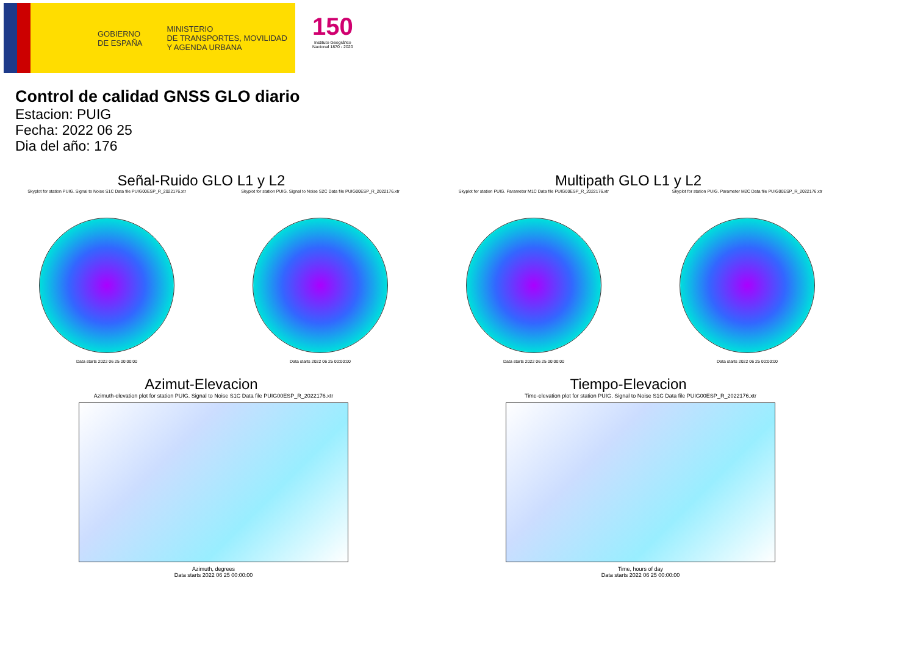GOBIERNO
DE ESPAÑA
MINISTERIO
DE TRANSPORTES, MOVILIDAD
Y AGENDA URBANA
150
Instituto Geográfico
Nacional 1870 - 2020
Control de calidad GNSS GLO diario
Estacion: PUIG
Fecha: 2022 06 25
Dia del año: 176
Señal-Ruido GLO L1 y L2
Skyplot for station PUIG. Signal to Noise S1C Data file PUIG00ESP_R_2022176.xtr
Data starts 2022 06 25 00:00:00
Skyplot for station PUIG. Signal to Noise S2C Data file PUIG00ESP_R_2022176.xtr
Data starts 2022 06 25 00:00:00
Multipath GLO L1 y L2
Skyplot for station PUIG. Parameter M1C Data file PUIG00ESP_R_2022176.xtr
Data starts 2022 06 25 00:00:00
Skyplot for station PUIG. Parameter M2C Data file PUIG00ESP_R_2022176.xtr
Data starts 2022 06 25 00:00:00
Azimut-Elevacion
Azimuth-elevation plot for station PUIG. Signal to Noise S1C Data file PUIG00ESP_R_2022176.xtr
Azimuth, degrees
Data starts 2022 06 25 00:00:00
Tiempo-Elevacion
Time-elevation plot for station PUIG. Signal to Noise S1C Data file PUIG00ESP_R_2022176.xtr
Time, hours of day
Data starts 2022 06 25 00:00:00